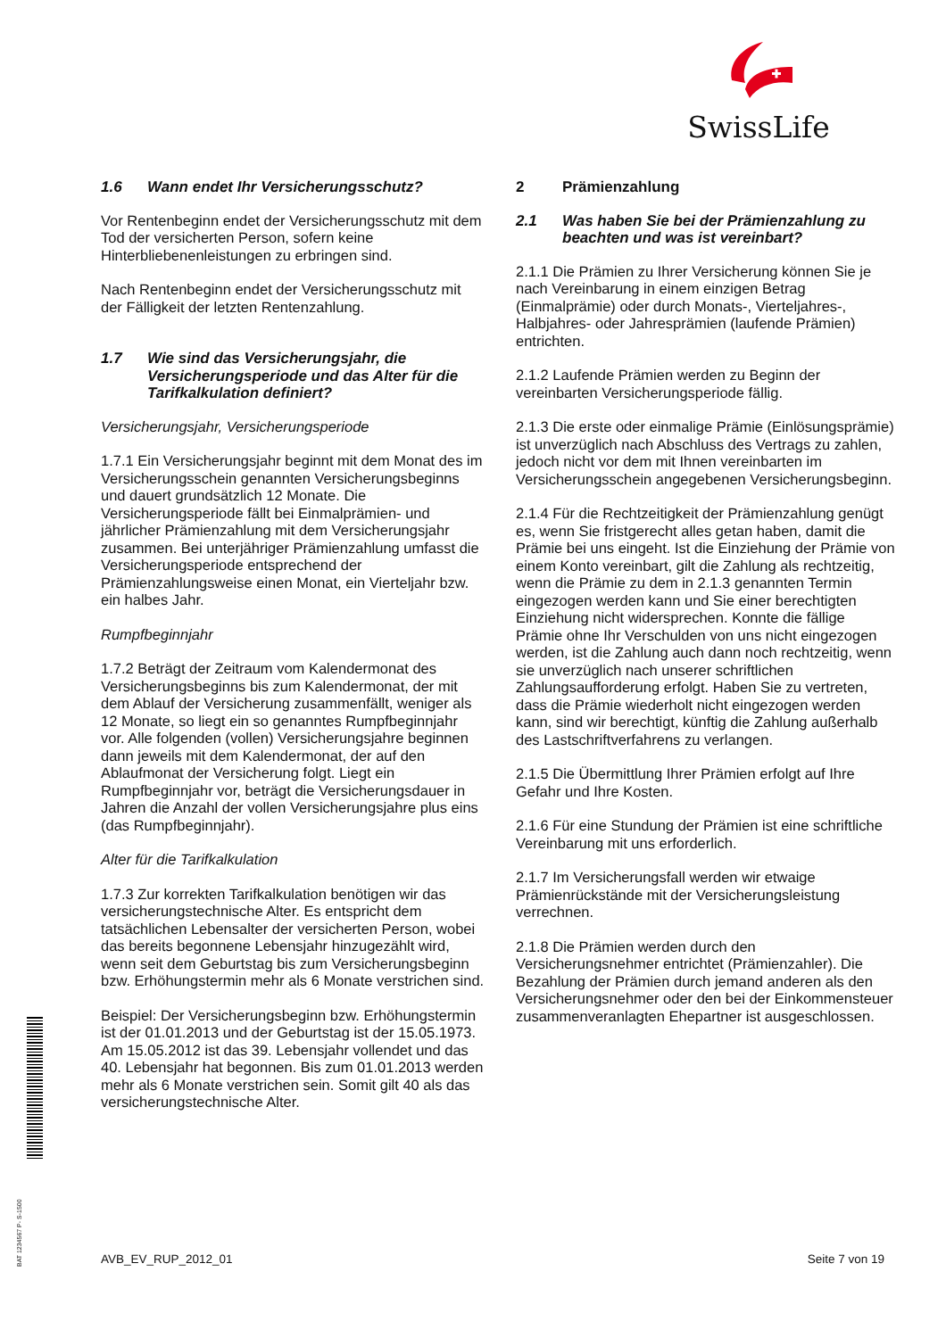SwissLife
BAT 1234567 P- S-1500
1.6 Wann endet Ihr Versicherungsschutz?
Vor Rentenbeginn endet der Versicherungsschutz mit dem Tod der versicherten Person, sofern keine Hinterbliebenenleistungen zu erbringen sind.
Nach Rentenbeginn endet der Versicherungsschutz mit der Fälligkeit der letzten Rentenzahlung.
1.7 Wie sind das Versicherungsjahr, die Versicherungsperiode und das Alter für die Tarifkalkulation definiert?
Versicherungsjahr, Versicherungsperiode
1.7.1 Ein Versicherungsjahr beginnt mit dem Monat des im Versicherungsschein genannten Versicherungsbeginns und dauert grundsätzlich 12 Monate. Die Versicherungsperiode fällt bei Einmalprämien- und jährlicher Prämienzahlung mit dem Versicherungsjahr zusammen. Bei unterjähriger Prämienzahlung umfasst die Versicherungsperiode entsprechend der Prämienzahlungsweise einen Monat, ein Vierteljahr bzw. ein halbes Jahr.
Rumpfbeginnjahr
1.7.2 Beträgt der Zeitraum vom Kalendermonat des Versicherungsbeginns bis zum Kalendermonat, der mit dem Ablauf der Versicherung zusammenfällt, weniger als 12 Monate, so liegt ein so genanntes Rumpfbeginnjahr vor. Alle folgenden (vollen) Versicherungsjahre beginnen dann jeweils mit dem Kalendermonat, der auf den Ablaufmonat der Versicherung folgt. Liegt ein Rumpfbeginnjahr vor, beträgt die Versicherungsdauer in Jahren die Anzahl der vollen Versicherungsjahre plus eins (das Rumpfbeginnjahr).
Alter für die Tarifkalkulation
1.7.3 Zur korrekten Tarifkalkulation benötigen wir das versicherungstechnische Alter. Es entspricht dem tatsächlichen Lebensalter der versicherten Person, wobei das bereits begonnene Lebensjahr hinzugezählt wird, wenn seit dem Geburtstag bis zum Versicherungsbeginn bzw. Erhöhungstermin mehr als 6 Monate verstrichen sind.
Beispiel: Der Versicherungsbeginn bzw. Erhöhungstermin ist der 01.01.2013 und der Geburtstag ist der 15.05.1973. Am 15.05.2012 ist das 39. Lebensjahr vollendet und das 40. Lebensjahr hat begonnen. Bis zum 01.01.2013 werden mehr als 6 Monate verstrichen sein. Somit gilt 40 als das versicherungstechnische Alter.
2 Prämienzahlung
2.1 Was haben Sie bei der Prämienzahlung zu beachten und was ist vereinbart?
2.1.1 Die Prämien zu Ihrer Versicherung können Sie je nach Vereinbarung in einem einzigen Betrag (Einmalprämie) oder durch Monats-, Vierteljahres-, Halbjahres- oder Jahresprämien (laufende Prämien) entrichten.
2.1.2 Laufende Prämien werden zu Beginn der vereinbarten Versicherungsperiode fällig.
2.1.3 Die erste oder einmalige Prämie (Einlösungsprämie) ist unverzüglich nach Abschluss des Vertrags zu zahlen, jedoch nicht vor dem mit Ihnen vereinbarten im Versicherungsschein angegebenen Versicherungsbeginn.
2.1.4 Für die Rechtzeitigkeit der Prämienzahlung genügt es, wenn Sie fristgerecht alles getan haben, damit die Prämie bei uns eingeht. Ist die Einziehung der Prämie von einem Konto vereinbart, gilt die Zahlung als rechtzeitig, wenn die Prämie zu dem in 2.1.3 genannten Termin eingezogen werden kann und Sie einer berechtigten Einziehung nicht widersprechen. Konnte die fällige Prämie ohne Ihr Verschulden von uns nicht eingezogen werden, ist die Zahlung auch dann noch rechtzeitig, wenn sie unverzüglich nach unserer schriftlichen Zahlungsaufforderung erfolgt. Haben Sie zu vertreten, dass die Prämie wiederholt nicht eingezogen werden kann, sind wir berechtigt, künftig die Zahlung außerhalb des Lastschriftverfahrens zu verlangen.
2.1.5 Die Übermittlung Ihrer Prämien erfolgt auf Ihre Gefahr und Ihre Kosten.
2.1.6 Für eine Stundung der Prämien ist eine schriftliche Vereinbarung mit uns erforderlich.
2.1.7 Im Versicherungsfall werden wir etwaige Prämienrückstände mit der Versicherungsleistung verrechnen.
2.1.8 Die Prämien werden durch den Versicherungsnehmer entrichtet (Prämienzahler). Die Bezahlung der Prämien durch jemand anderen als den Versicherungsnehmer oder den bei der Einkommensteuer zusammenveranlagten Ehepartner ist ausgeschlossen.
AVB_EV_RUP_2012_01 Seite 7 von 19